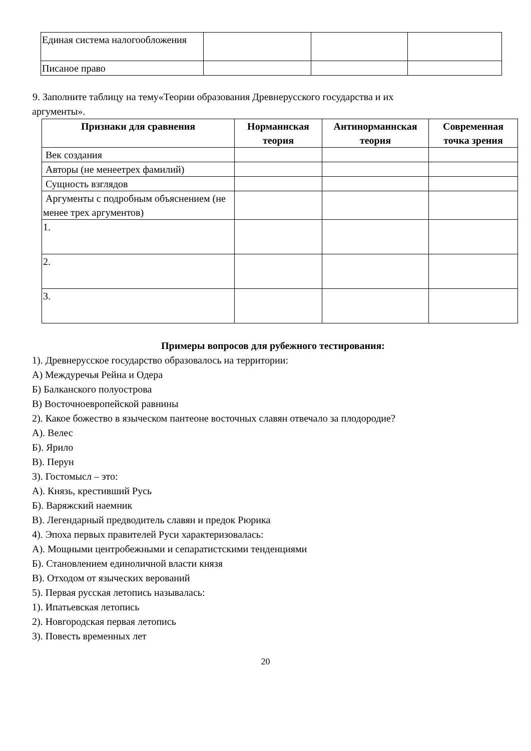| Единая система налогообложения | | | |
| Писаное право | | | |
9. Заполните таблицу на тему«Теории образования Древнерусского государства и их
аргументы».
| Признаки для сравнения | Норманнская теория | Антинорманнская теория | Современная точка зрения |
| --- | --- | --- | --- |
| Век создания | | | |
| Авторы (не менеетрех фамилий) | | | |
| Сущность взглядов | | | |
| Аргументы с подробным объяснением (не менее трех аргументов) | | | |
| 1. | | | |
| 2. | | | |
| 3. | | | |
Примеры вопросов для рубежного тестирования:
1). Древнерусское государство образовалось на территории:
А) Междуречья Рейна и Одера
Б) Балканского полуострова
В) Восточноевропейской равнины
2). Какое божество в языческом пантеоне восточных славян отвечало за плодородие?
А). Велес
Б). Ярило
В). Перун
3). Гостомысл – это:
А). Князь, крестивший Русь
Б). Варяжский наемник
В). Легендарный предводитель славян и предок Рюрика
4). Эпоха первых правителей Руси характеризовалась:
А). Мощными центробежными и сепаратистскими тенденциями
Б). Становлением единоличной власти князя
В). Отходом от языческих верований
5). Первая русская летопись называлась:
1). Ипатьевская летопись
2). Новгородская первая летопись
3). Повесть временных лет
20